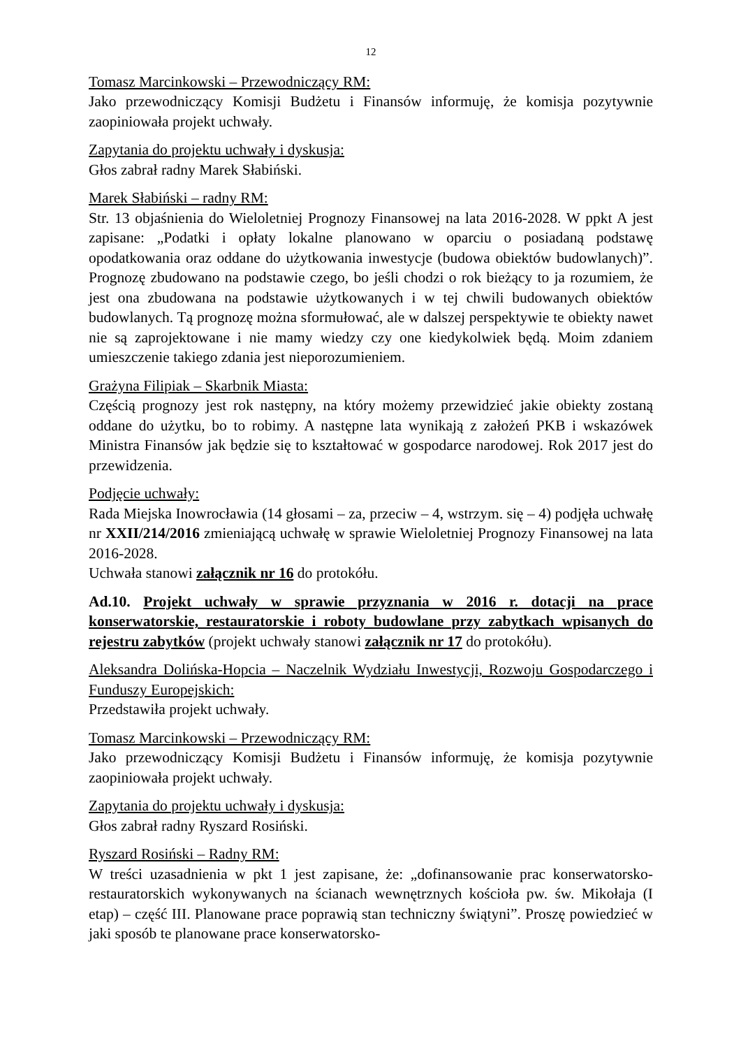12
Tomasz Marcinkowski – Przewodniczący RM:
Jako przewodniczący Komisji Budżetu i Finansów informuję, że komisja pozytywnie zaopiniowała projekt uchwały.
Zapytania do projektu uchwały i dyskusja:
Głos zabrał radny Marek Słabiński.
Marek Słabiński – radny RM:
Str. 13 objaśnienia do Wieloletniej Prognozy Finansowej na lata 2016-2028. W ppkt A jest zapisane: „Podatki i opłaty lokalne planowano w oparciu o posiadaną podstawę opodatkowania oraz oddane do użytkowania inwestycje (budowa obiektów budowlanych)”. Prognozę zbudowano na podstawie czego, bo jeśli chodzi o rok bieżący to ja rozumiem, że jest ona zbudowana na podstawie użytkowanych i w tej chwili budowanych obiektów budowlanych. Tą prognozę można sformułować, ale w dalszej perspektywie te obiekty nawet nie są zaprojektowane i nie mamy wiedzy czy one kiedykolwiek będą. Moim zdaniem umieszczenie takiego zdania jest nieporozumieniem.
Grażyna Filipiak – Skarbnik Miasta:
Częścią prognozy jest rok następny, na który możemy przewidzieć jakie obiekty zostaną oddane do użytku, bo to robimy. A następne lata wynikają z założeń PKB i wskazówek Ministra Finansów jak będzie się to kształtować w gospodarce narodowej. Rok 2017 jest do przewidzenia.
Podjęcie uchwały:
Rada Miejska Inowrocławia (14 głosami – za, przeciw – 4, wstrzym. się – 4) podjęła uchwałę nr XXII/214/2016 zmieniającą uchwałę w sprawie Wieloletniej Prognozy Finansowej na lata 2016-2028.
Uchwała stanowi załącznik nr 16 do protokółu.
Ad.10. Projekt uchwały w sprawie przyznania w 2016 r. dotacji na prace konserwatorskie, restauratorskie i roboty budowlane przy zabytkach wpisanych do rejestru zabytków (projekt uchwały stanowi załącznik nr 17 do protokółu).
Aleksandra Dolińska-Hopcia – Naczelnik Wydziału Inwestycji, Rozwoju Gospodarczego i Funduszy Europejskich:
Przedstawiła projekt uchwały.
Tomasz Marcinkowski – Przewodniczący RM:
Jako przewodniczący Komisji Budżetu i Finansów informuję, że komisja pozytywnie zaopiniowała projekt uchwały.
Zapytania do projektu uchwały i dyskusja:
Głos zabrał radny Ryszard Rosiński.
Ryszard Rosiński – Radny RM:
W treści uzasadnienia w pkt 1 jest zapisane, że: „dofinansowanie prac konserwatorsko-restauratorskich wykonywanych na ścianach wewnętrznych kościoła pw. św. Mikołaja (I etap) – część III. Planowane prace poprawią stan techniczny świątyni”. Proszę powiedzieć w jaki sposób te planowane prace konserwatorsko-